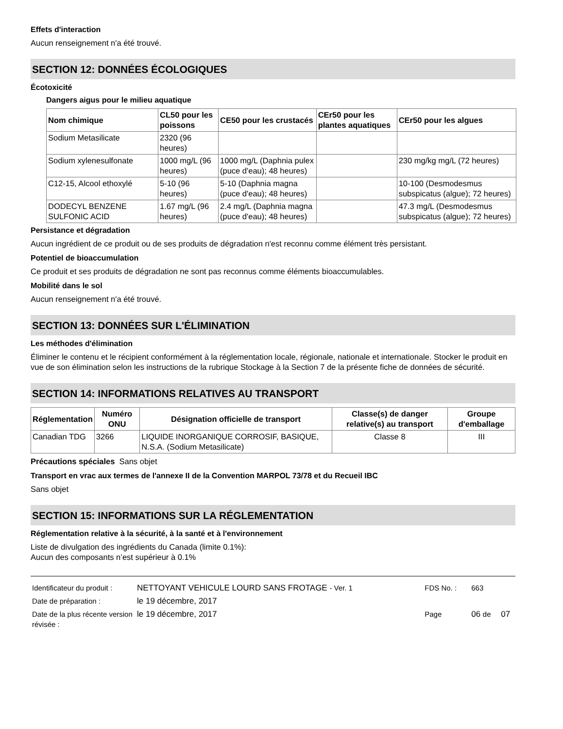Effets d'interaction
Aucun renseignement n'a été trouvé.
SECTION 12: DONNÉES ÉCOLOGIQUES
Écotoxicité
Dangers aigus pour le milieu aquatique
| Nom chimique | CL50 pour les poissons | CE50 pour les crustacés | CEr50 pour les plantes aquatiques | CEr50 pour les algues |
| --- | --- | --- | --- | --- |
| Sodium Metasilicate | 2320 (96 heures) | | | |
| Sodium xylenesulfonate | 1000 mg/L (96 heures) | 1000 mg/L (Daphnia pulex (puce d'eau); 48 heures) | | 230 mg/kg mg/L (72 heures) |
| C12-15, Alcool ethoxylé | 5-10 (96 heures) | 5-10 (Daphnia magna (puce d'eau); 48 heures) | | 10-100 (Desmodesmus subspicatus (algue); 72 heures) |
| DODECYL BENZENE SULFONIC ACID | 1.67 mg/L (96 heures) | 2.4 mg/L (Daphnia magna (puce d'eau); 48 heures) | | 47.3 mg/L (Desmodesmus subspicatus (algue); 72 heures) |
Persistance et dégradation
Aucun ingrédient de ce produit ou de ses produits de dégradation n'est reconnu comme élément très persistant.
Potentiel de bioaccumulation
Ce produit et ses produits de dégradation ne sont pas reconnus comme éléments bioaccumulables.
Mobilité dans le sol
Aucun renseignement n'a été trouvé.
SECTION 13: DONNÉES SUR L'ÉLIMINATION
Les méthodes d'élimination
Éliminer le contenu et le récipient conformément à la réglementation locale, régionale, nationale et internationale. Stocker le produit en vue de son élimination selon les instructions de la rubrique Stockage à la Section 7 de la présente fiche de données de sécurité.
SECTION 14: INFORMATIONS RELATIVES AU TRANSPORT
| Réglementation | Numéro ONU | Désignation officielle de transport | Classe(s) de danger relative(s) au transport | Groupe d'emballage |
| --- | --- | --- | --- | --- |
| Canadian TDG | 3266 | LIQUIDE INORGANIQUE CORROSIF, BASIQUE, N.S.A. (Sodium Metasilicate) | Classe 8 | III |
Précautions spéciales Sans objet
Transport en vrac aux termes de l'annexe II de la Convention MARPOL 73/78 et du Recueil IBC
Sans objet
SECTION 15: INFORMATIONS SUR LA RÉGLEMENTATION
Réglementation relative à la sécurité, à la santé et à l'environnement
Liste de divulgation des ingrédients du Canada (limite 0.1%):
Aucun des composants n’est supérieur à 0.1%
| Identificateur du produit : | NETTOYANT VEHICULE LOURD SANS FROTAGE - Ver. 1 | FDS No. : | 663 | |
| Date de préparation : | le 19 décembre, 2017 | | | |
| Date de la plus récente version révisée : | le 19 décembre, 2017 | Page | 06 de | 07 |